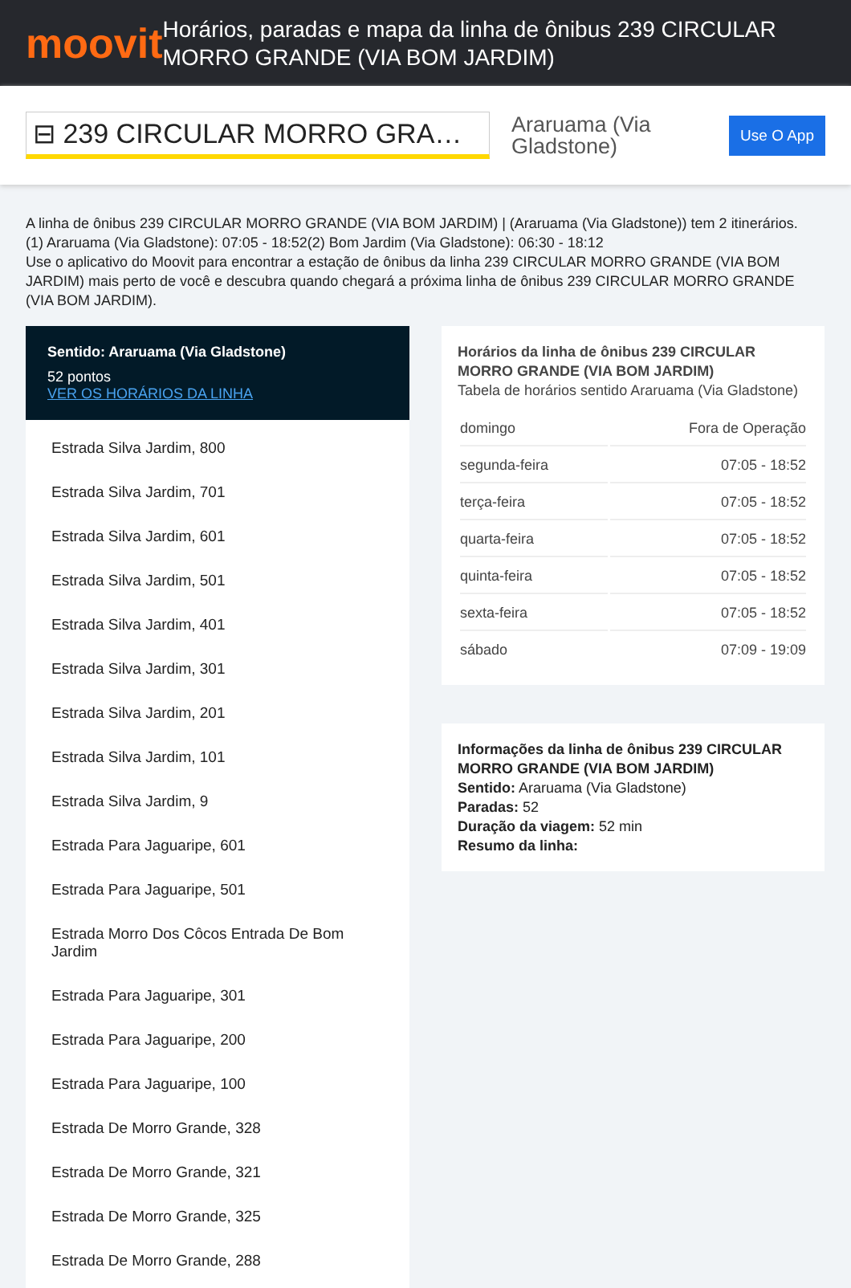moovit
Horários, paradas e mapa da linha de ônibus 239 CIRCULAR MORRO GRANDE (VIA BOM JARDIM)
⊟ 239 CIRCULAR MORRO GRA…
Araruama (Via Gladstone)
Use O App
A linha de ônibus 239 CIRCULAR MORRO GRANDE (VIA BOM JARDIM) | (Araruama (Via Gladstone)) tem 2 itinerários.
(1) Araruama (Via Gladstone): 07:05 - 18:52(2) Bom Jardim (Via Gladstone): 06:30 - 18:12
Use o aplicativo do Moovit para encontrar a estação de ônibus da linha 239 CIRCULAR MORRO GRANDE (VIA BOM JARDIM) mais perto de você e descubra quando chegará a próxima linha de ônibus 239 CIRCULAR MORRO GRANDE (VIA BOM JARDIM).
Sentido: Araruama (Via Gladstone)
52 pontos
VER OS HORÁRIOS DA LINHA
Estrada Silva Jardim, 800
Estrada Silva Jardim, 701
Estrada Silva Jardim, 601
Estrada Silva Jardim, 501
Estrada Silva Jardim, 401
Estrada Silva Jardim, 301
Estrada Silva Jardim, 201
Estrada Silva Jardim, 101
Estrada Silva Jardim, 9
Estrada Para Jaguaripe, 601
Estrada Para Jaguaripe, 501
Estrada Morro Dos Côcos Entrada De Bom Jardim
Estrada Para Jaguaripe, 301
Estrada Para Jaguaripe, 200
Estrada Para Jaguaripe, 100
Estrada De Morro Grande, 328
Estrada De Morro Grande, 321
Estrada De Morro Grande, 325
Estrada De Morro Grande, 288
Horários da linha de ônibus 239 CIRCULAR MORRO GRANDE (VIA BOM JARDIM)
Tabela de horários sentido Araruama (Via Gladstone)
| domingo | Fora de Operação |
| segunda-feira | 07:05 - 18:52 |
| terça-feira | 07:05 - 18:52 |
| quarta-feira | 07:05 - 18:52 |
| quinta-feira | 07:05 - 18:52 |
| sexta-feira | 07:05 - 18:52 |
| sábado | 07:09 - 19:09 |
Informações da linha de ônibus 239 CIRCULAR MORRO GRANDE (VIA BOM JARDIM)
Sentido: Araruama (Via Gladstone)
Paradas: 52
Duração da viagem: 52 min
Resumo da linha: